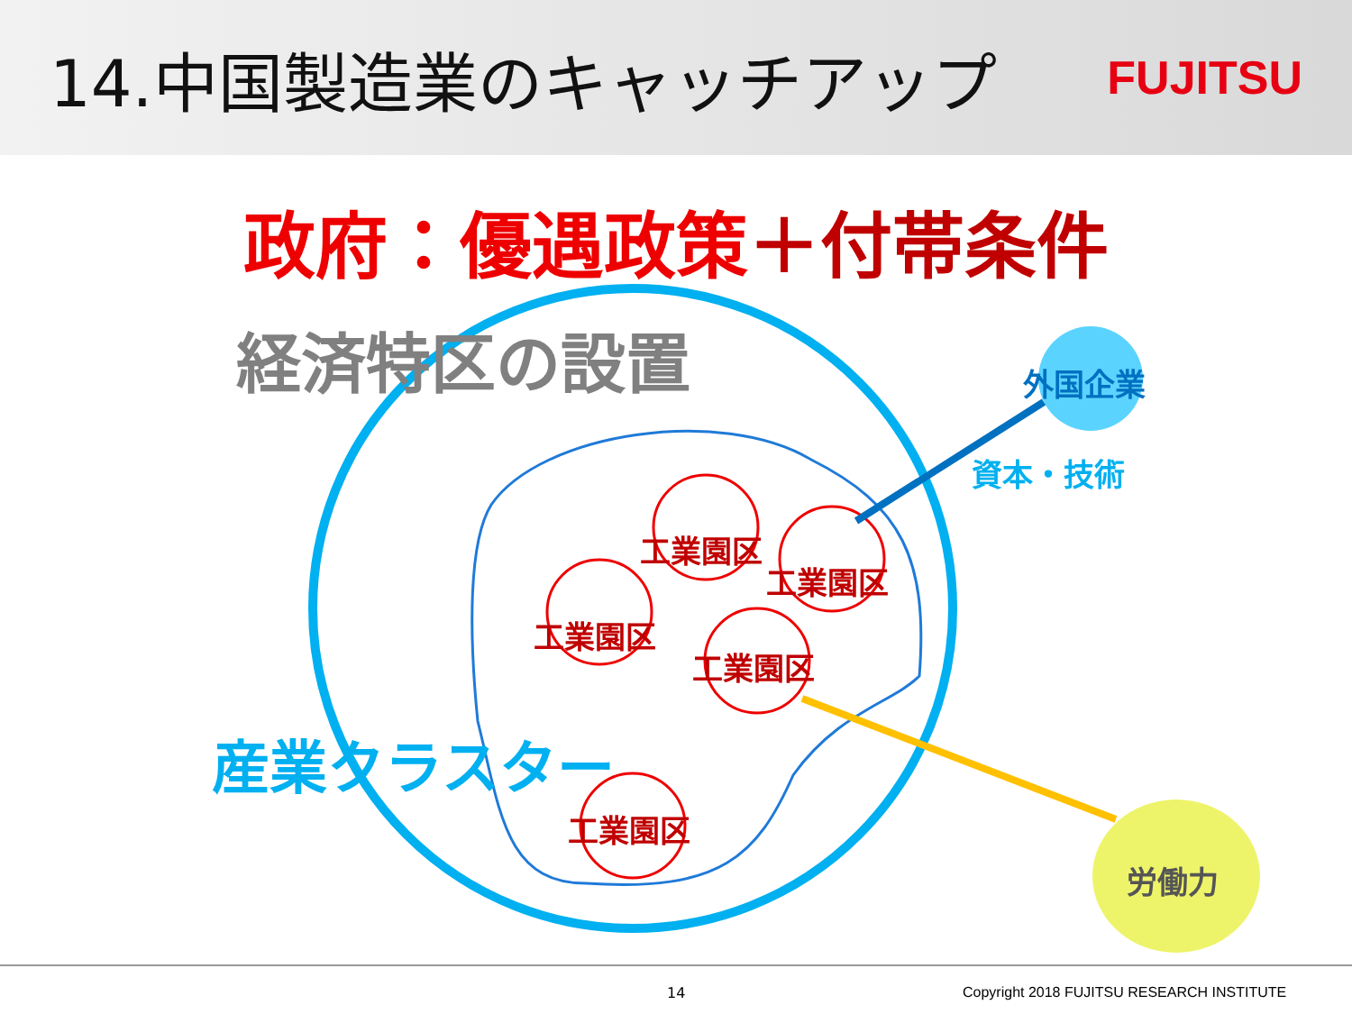14.中国製造業のキャッチアップ
FUJITSU
政府：優遇政策＋付帯条件
経済特区の設置 外国企業
資本・技術
産業クラスター
工業園区
工業園区
工業園区
工業園区
工業園区
労働力
14 Copyright 2018 FUJITSU RESEARCH INSTITUTE